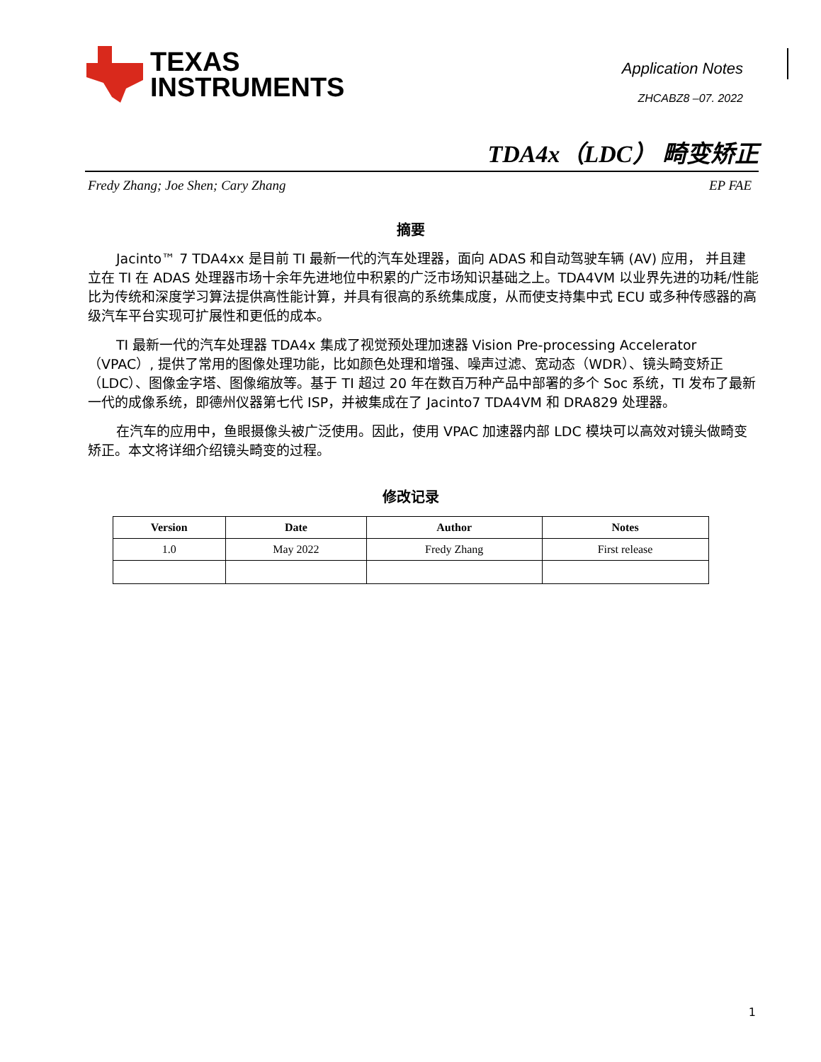TEXAS
INSTRUMENTS
Application Notes
ZHCABZ8 –07. 2022
TDA4x（LDC） 畸变矫正
Fredy Zhang; Joe Shen; Cary Zhang EP FAE
摘要
Jacinto™ 7 TDA4xx 是目前 TI 最新一代的汽车处理器，面向 ADAS 和自动驾驶车辆 (AV) 应用， 并且建立在 TI 在 ADAS 处理器市场十余年先进地位中积累的广泛市场知识基础之上。TDA4VM 以业界先进的功耗/性能比为传统和深度学习算法提供高性能计算，并具有很高的系统集成度，从而使支持集中式 ECU 或多种传感器的高级汽车平台实现可扩展性和更低的成本。
TI 最新一代的汽车处理器 TDA4x 集成了视觉预处理加速器 Vision Pre-processing Accelerator（VPAC）, 提供了常用的图像处理功能，比如颜色处理和增强、噪声过滤、宽动态（WDR）、镜头畸变矫正（LDC）、图像金字塔、图像缩放等。基于 TI 超过 20 年在数百万种产品中部署的多个 Soc 系统，TI 发布了最新一代的成像系统，即德州仪器第七代 ISP，并被集成在了 Jacinto7 TDA4VM 和 DRA829 处理器。
在汽车的应用中，鱼眼摄像头被广泛使用。因此，使用 VPAC 加速器内部 LDC 模块可以高效对镜头做畸变矫正。本文将详细介绍镜头畸变的过程。
修改记录
| Version | Date | Author | Notes |
| --- | --- | --- | --- |
| 1.0 | May 2022 | Fredy Zhang | First release |
1